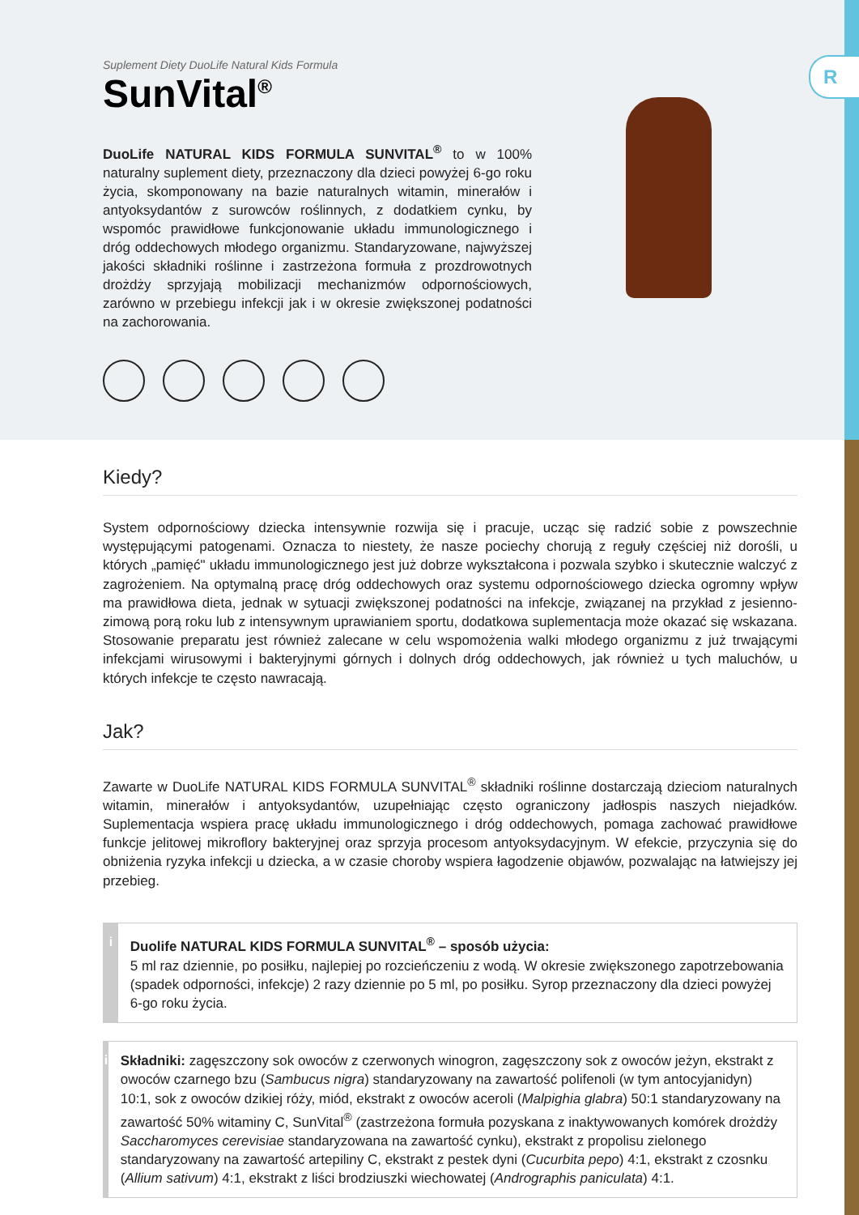Suplement Diety DuoLife Natural Kids Formula
SunVital<sup>®</sup>
DuoLife NATURAL KIDS FORMULA SUNVITAL<sup>®</sup> to w 100% naturalny suplement diety, przeznaczony dla dzieci powyżej 6-go roku życia, skomponowany na bazie naturalnych witamin, minerałów i antyoksydantów z surowców roślinnych, z dodatkiem cynku, by wspomóc prawidłowe funkcjonowanie układu immunologicznego i dróg oddechowych młodego organizmu. Standaryzowane, najwyższej jakości składniki roślinne i zastrzeżona formuła z prozdrowotnych drożdży sprzyjają mobilizacji mechanizmów odpornościowych, zarówno w przebiegu infekcji jak i w okresie zwiększonej podatności na zachorowania.
R
Kiedy?
System odpornościowy dziecka intensywnie rozwija się i pracuje, ucząc się radzić sobie z powszechnie występującymi patogenami. Oznacza to niestety, że nasze pociechy chorują z reguły częściej niż dorośli, u których „pamięć" układu immunologicznego jest już dobrze wykształcona i pozwala szybko i skutecznie walczyć z zagrożeniem. Na optymalną pracę dróg oddechowych oraz systemu odpornościowego dziecka ogromny wpływ ma prawidłowa dieta, jednak w sytuacji zwiększonej podatności na infekcje, związanej na przykład z jesienno-zimową porą roku lub z intensywnym uprawianiem sportu, dodatkowa suplementacja może okazać się wskazana. Stosowanie preparatu jest również zalecane w celu wspomożenia walki młodego organizmu z już trwającymi infekcjami wirusowymi i bakteryjnymi górnych i dolnych dróg oddechowych, jak również u tych maluchów, u których infekcje te często nawracają.
Jak?
Zawarte w DuoLife NATURAL KIDS FORMULA SUNVITAL<sup>®</sup> składniki roślinne dostarczają dzieciom naturalnych witamin, minerałów i antyoksydantów, uzupełniając często ograniczony jadłospis naszych niejadków. Suplementacja wspiera pracę układu immunologicznego i dróg oddechowych, pomaga zachować prawidłowe funkcje jelitowej mikroflory bakteryjnej oraz sprzyja procesom antyoksydacyjnym. W efekcie, przyczynia się do obniżenia ryzyka infekcji u dziecka, a w czasie choroby wspiera łagodzenie objawów, pozwalając na łatwiejszy jej przebieg.
i
Duolife NATURAL KIDS FORMULA SUNVITAL<sup>®</sup> – sposób użycia:
5 ml raz dziennie, po posiłku, najlepiej po rozcieńczeniu z wodą. W okresie zwiększonego zapotrzebowania (spadek odporności, infekcje) 2 razy dziennie po 5 ml, po posiłku. Syrop przeznaczony dla dzieci powyżej 6-go roku życia.
i
Składniki: zagęszczony sok owoców z czerwonych winogron, zagęszczony sok z owoców jeżyn, ekstrakt z owoców czarnego bzu (Sambucus nigra) standaryzowany na zawartość polifenoli (w tym antocyjanidyn) 10:1, sok z owoców dzikiej róży, miód, ekstrakt z owoców aceroli (Malpighia glabra) 50:1 standaryzowany na zawartość 50% witaminy C, SunVital<sup>®</sup> (zastrzeżona formuła pozyskana z inaktywowanych komórek drożdży Saccharomyces cerevisiae standaryzowana na zawartość cynku), ekstrakt z propolisu zielonego standaryzowany na zawartość artepiliny C, ekstrakt z pestek dyni (Cucurbita pepo) 4:1, ekstrakt z czosnku (Allium sativum) 4:1, ekstrakt z liści brodziuszki wiechowatej (Andrographis paniculata) 4:1.